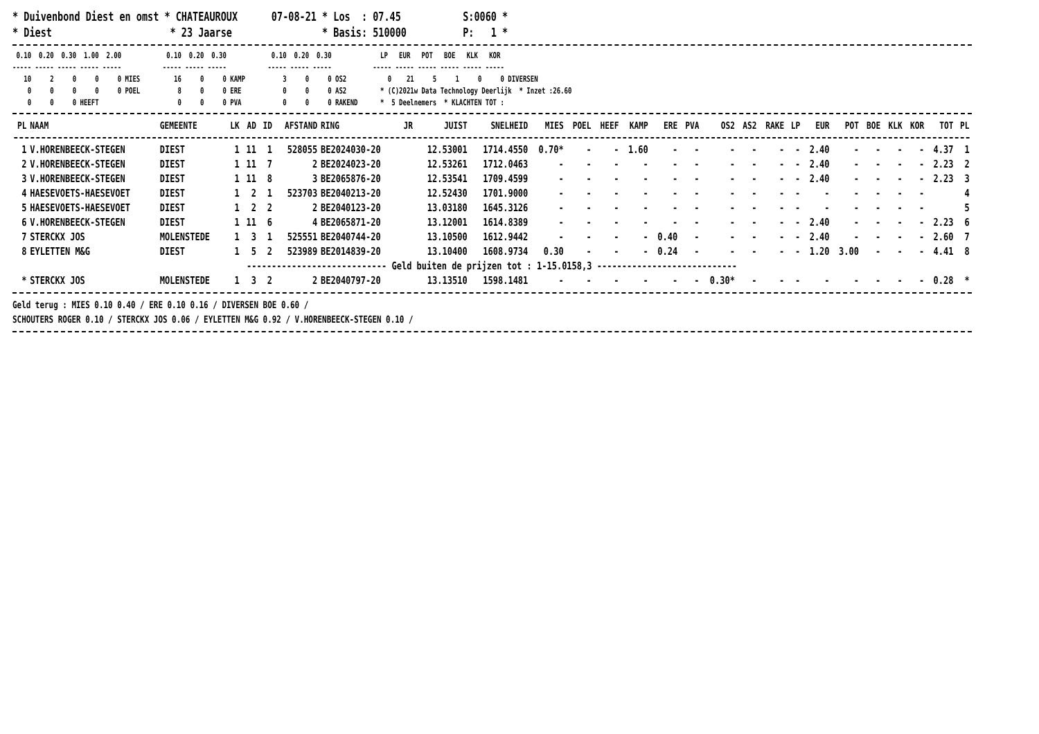* Duivenbond Diest en omst * CHATEAUROUX 07-08-21 * Los : 07.45 S:0060 * * Diest * 23 Jaarse * Basis: 510000 P: 1 *
0.10 0.20 0.30 1.00 2.00 0.10 0.20 0.30 0.10 0.20 0.30 LP EUR POT BOE KLK KOR ----- ----- ----- ----- ----- ----- ----- ----- ----- ----- ----- ----- ----- ----- ----- ----- ----- 10 2 0 0 0 MIES 16 0 0 KAMP 3 0 0 OS2 0 21 5 1 0 0 DIVERSEN 0 0 0 0 0 POEL 8 0 0 ERE 0 0 0 AS2 * (C)2021w Data Technology Deerlijk * Inzet :26.60 0 0 0 HEEFT 0 0 0 PVA 0 0 0 RAKEND * 5 Deelnemers * KLACHTEN TOT :
| PL | NAAM | GEMEENTE | LK | AD | ID | AFSTAND | RING | JR | JUIST | SNELHEID | MIES | POEL | HEEF | KAMP | ERE | PVA | OS2 | AS2 | RAKE | LP | EUR | POT | BOE | KLK | KOR | TOT | PL |
| --- | --- | --- | --- | --- | --- | --- | --- | --- | --- | --- | --- | --- | --- | --- | --- | --- | --- | --- | --- | --- | --- | --- | --- | --- | --- | --- | --- |
| 1 | V.HORENBEECK-STEGEN | DIEST | 1 | 11 | 1 | 528055 | BE2024030-20 | | 12.53001 | 1714.4550 | 0.70* | - | - | 1.60 | - | - | - | - | - | - | 2.40 | - | - | - | - | 4.37 | 1 |
| 2 | V.HORENBEECK-STEGEN | DIEST | 1 | 11 | 7 | 2 | BE2024023-20 | | 12.53261 | 1712.0463 | - | - | - | - | - | - | - | - | - | - | 2.40 | - | - | - | - | 2.23 | 2 |
| 3 | V.HORENBEECK-STEGEN | DIEST | 1 | 11 | 8 | 3 | BE2065876-20 | | 12.53541 | 1709.4599 | - | - | - | - | - | - | - | - | - | - | 2.40 | - | - | - | - | 2.23 | 3 |
| 4 | HAESEVOETS-HAESEVOET | DIEST | 1 | 2 | 1 | 523703 | BE2040213-20 | | 12.52430 | 1701.9000 | - | - | - | - | - | - | - | - | - | - | - | - | - | - | - | | 4 |
| 5 | HAESEVOETS-HAESEVOET | DIEST | 1 | 2 | 2 | 2 | BE2040123-20 | | 13.03180 | 1645.3126 | - | - | - | - | - | - | - | - | - | - | - | - | - | - | - | | 5 |
| 6 | V.HORENBEECK-STEGEN | DIEST | 1 | 11 | 6 | 4 | BE2065871-20 | | 13.12001 | 1614.8389 | - | - | - | - | - | - | - | - | - | - | 2.40 | - | - | - | - | 2.23 | 6 |
| 7 | STERCKX JOS | MOLENSTEDE | 1 | 3 | 1 | 525551 | BE2040744-20 | | 13.10500 | 1612.9442 | - | - | - | - | 0.40 | - | - | - | - | - | 2.40 | - | - | - | - | 2.60 | 7 |
| 8 | EYLETTEN M&G | DIEST | 1 | 5 | 2 | 523989 | BE2014839-20 | | 13.10400 | 1608.9734 | 0.30 | - | - | - | 0.24 | - | - | - | - | - | 1.20 | 3.00 | - | - | - | 4.41 | 8 |
| ---------------------------- Geld buiten de prijzen tot : 1-15.0158,3 ---------------------------- | | | | | | | | | | | | | | | | | | | | | | | | | | | |
| * | STERCKX JOS | MOLENSTEDE | 1 | 3 | 2 | 2 | BE2040797-20 | | 13.13510 | 1598.1481 | - | - | - | - | - | - | 0.30* | - | - | - | - | - | - | - | - | 0.28 | * |
Geld terug : MIES 0.10 0.40 / ERE 0.10 0.16 / DIVERSEN BOE 0.60 / SCHOUTERS ROGER 0.10 / STERCKX JOS 0.06 / EYLETTEN M&G 0.92 / V.HORENBEECK-STEGEN 0.10 /